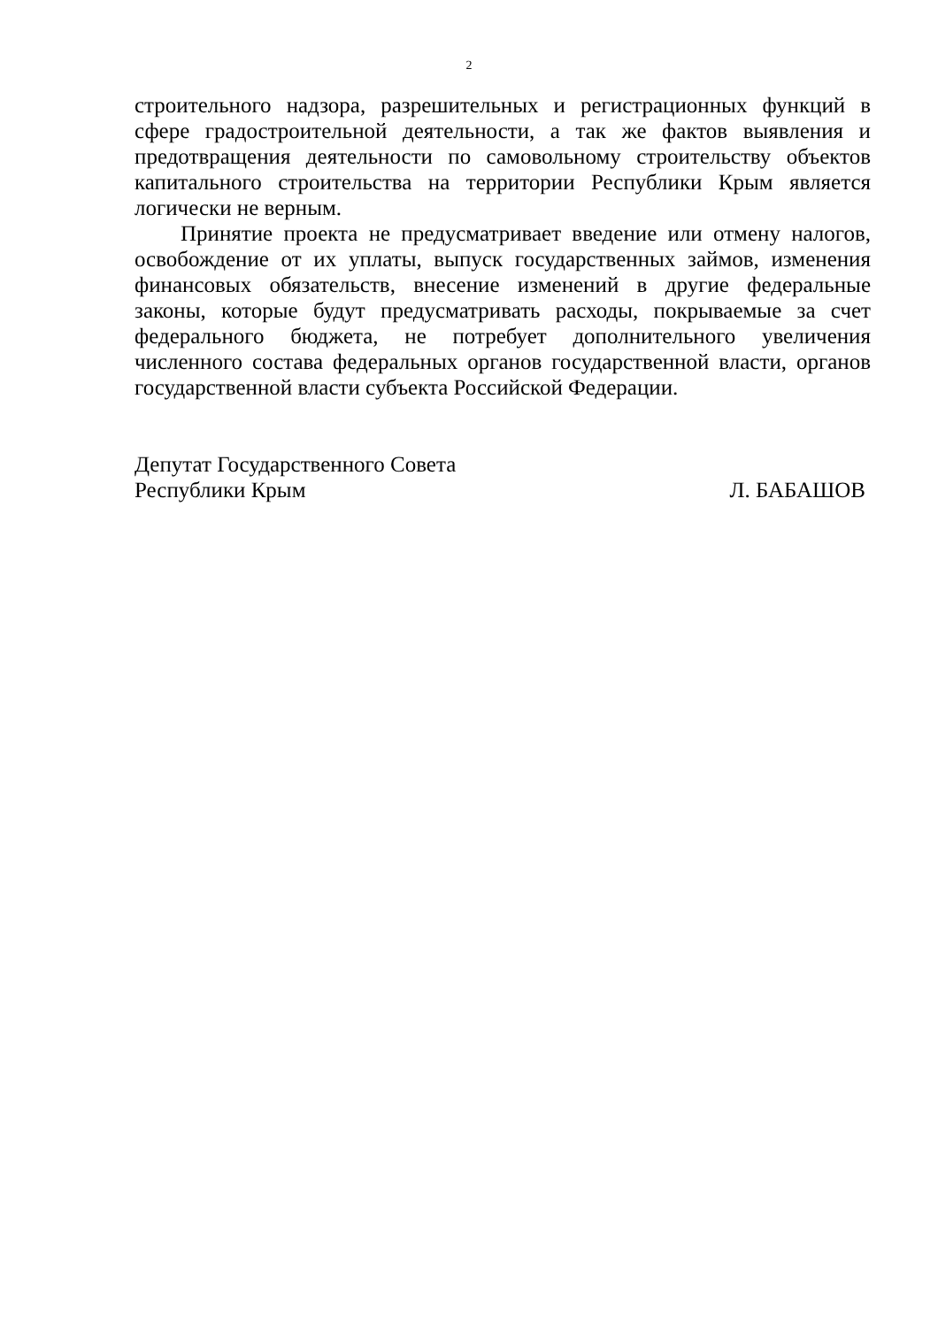2
строительного надзора, разрешительных и регистрационных функций в сфере градостроительной деятельности, а так же фактов выявления и предотвращения деятельности по самовольному строительству объектов капитального строительства на территории Республики Крым является логически не верным.
Принятие проекта не предусматривает введение или отмену налогов, освобождение от их уплаты, выпуск государственных займов, изменения финансовых обязательств, внесение изменений в другие федеральные законы, которые будут предусматривать расходы, покрываемые за счет федерального бюджета, не потребует дополнительного увеличения численного состава федеральных органов государственной власти, органов государственной власти субъекта Российской Федерации.
Депутат Государственного Совета
Республики Крым Л. БАБАШОВ